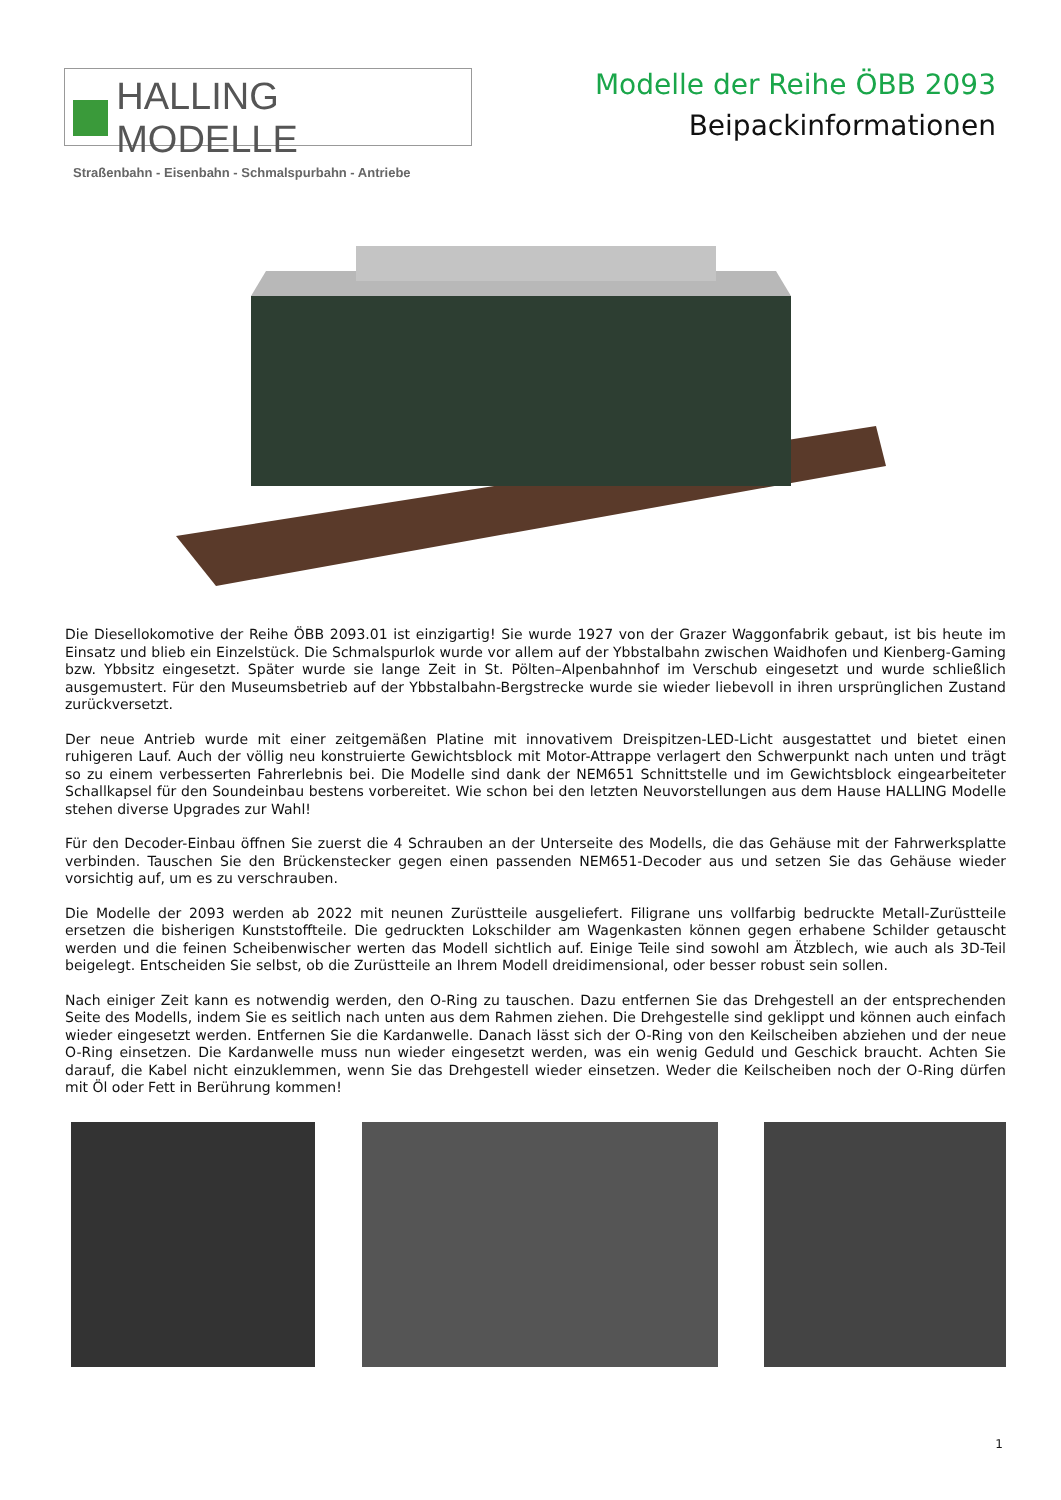HALLING MODELLE
Straßenbahn - Eisenbahn - Schmalspurbahn - Antriebe
Modelle der Reihe ÖBB 2093
Beipackinformationen
Die Diesellokomotive der Reihe ÖBB 2093.01 ist einzigartig! Sie wurde 1927 von der Grazer Waggonfabrik gebaut, ist bis heute im Einsatz und blieb ein Einzelstück. Die Schmalspurlok wurde vor allem auf der Ybbstalbahn zwischen Waidhofen und Kienberg-Gaming bzw. Ybbsitz eingesetzt. Später wurde sie lange Zeit in St. Pölten–Alpenbahnhof im Verschub eingesetzt und wurde schließlich ausgemustert. Für den Museumsbetrieb auf der Ybbstalbahn-Bergstrecke wurde sie wieder liebevoll in ihren ursprünglichen Zustand zurückversetzt.
Der neue Antrieb wurde mit einer zeitgemäßen Platine mit innovativem Dreispitzen-LED-Licht ausgestattet und bietet einen ruhigeren Lauf. Auch der völlig neu konstruierte Gewichtsblock mit Motor-Attrappe verlagert den Schwerpunkt nach unten und trägt so zu einem verbesserten Fahrerlebnis bei. Die Modelle sind dank der NEM651 Schnittstelle und im Gewichtsblock eingearbeiteter Schallkapsel für den Soundeinbau bestens vorbereitet. Wie schon bei den letzten Neuvorstellungen aus dem Hause HALLING Modelle stehen diverse Upgrades zur Wahl!
Für den Decoder-Einbau öffnen Sie zuerst die 4 Schrauben an der Unterseite des Modells, die das Gehäuse mit der Fahrwerksplatte verbinden. Tauschen Sie den Brückenstecker gegen einen passenden NEM651-Decoder aus und setzen Sie das Gehäuse wieder vorsichtig auf, um es zu verschrauben.
Die Modelle der 2093 werden ab 2022 mit neunen Zurüstteile ausgeliefert. Filigrane uns vollfarbig bedruckte Metall-Zurüstteile ersetzen die bisherigen Kunststoffteile. Die gedruckten Lokschilder am Wagenkasten können gegen erhabene Schilder getauscht werden und die feinen Scheibenwischer werten das Modell sichtlich auf. Einige Teile sind sowohl am Ätzblech, wie auch als 3D-Teil beigelegt. Entscheiden Sie selbst, ob die Zurüstteile an Ihrem Modell dreidimensional, oder besser robust sein sollen.
Nach einiger Zeit kann es notwendig werden, den O-Ring zu tauschen. Dazu entfernen Sie das Drehgestell an der entsprechenden Seite des Modells, indem Sie es seitlich nach unten aus dem Rahmen ziehen. Die Drehgestelle sind geklippt und können auch einfach wieder eingesetzt werden. Entfernen Sie die Kardanwelle. Danach lässt sich der O-Ring von den Keilscheiben abziehen und der neue O-Ring einsetzen. Die Kardanwelle muss nun wieder eingesetzt werden, was ein wenig Geduld und Geschick braucht. Achten Sie darauf, die Kabel nicht einzuklemmen, wenn Sie das Drehgestell wieder einsetzen. Weder die Keilscheiben noch der O-Ring dürfen mit Öl oder Fett in Berührung kommen!
1